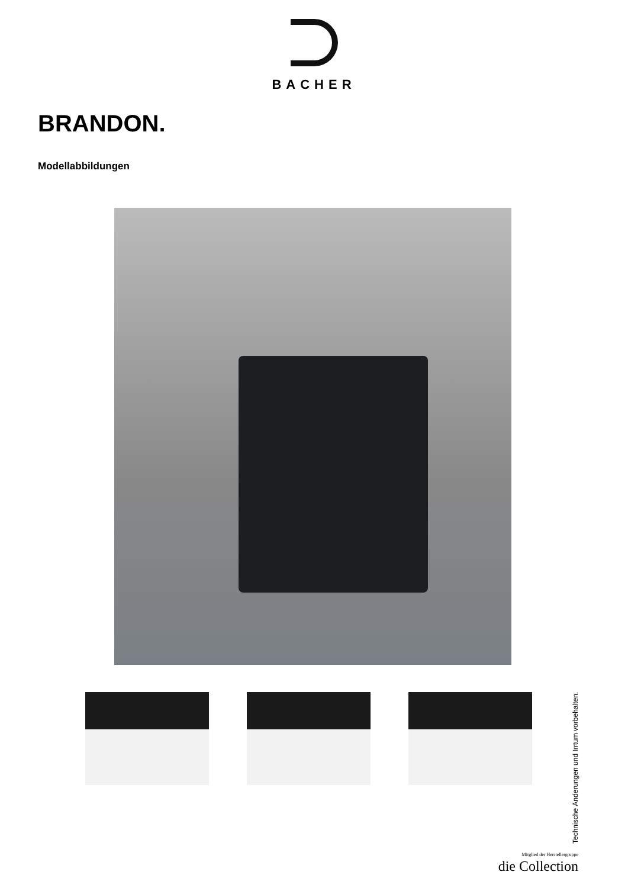BACHER
BRANDON.
Modellabbildungen
Technische Änderungen und Irrtum vorbehalten.
Mitglied der Herstellergruppe
die Collection